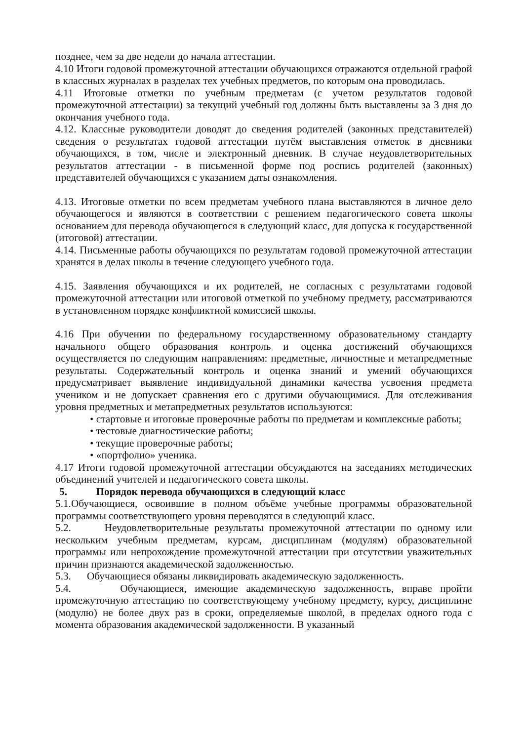позднее, чем за две недели до начала аттестации.
4.10 Итоги годовой промежуточной аттестации обучающихся отражаются отдельной графой в классных журналах в разделах тех учебных предметов, по которым она проводилась.
4.11 Итоговые отметки по учебным предметам (с учетом результатов годовой промежуточной аттестации) за текущий учебный год должны быть выставлены за 3 дня до окончания учебного года.
4.12. Классные руководители доводят до сведения родителей (законных представителей) сведения о результатах годовой аттестации путём выставления отметок в дневники обучающихся, в том, числе и электронный дневник. В случае неудовлетворительных результатов аттестации - в письменной форме под роспись родителей (законных) представителей обучающихся с указанием даты ознакомления.
4.13. Итоговые отметки по всем предметам учебного плана выставляются в личное дело обучающегося и являются в соответствии с решением педагогического совета школы основанием для перевода обучающегося в следующий класс, для допуска к государственной (итоговой) аттестации.
4.14. Письменные работы обучающихся по результатам годовой промежуточной аттестации хранятся в делах школы в течение следующего учебного года.
4.15. Заявления обучающихся и их родителей, не согласных с результатами годовой промежуточной аттестации или итоговой отметкой по учебному предмету, рассматриваются в установленном порядке конфликтной комиссией школы.
4.16 При обучении по федеральному государственному образовательному стандарту начального общего образования контроль и оценка достижений обучающихся осуществляется по следующим направлениям: предметные, личностные и метапредметные результаты. Содержательный контроль и оценка знаний и умений обучающихся предусматривает выявление индивидуальной динамики качества усвоения предмета учеником и не допускает сравнения его с другими обучающимися. Для отслеживания уровня предметных и метапредметных результатов используются:
• стартовые и итоговые проверочные работы по предметам и комплексные работы;
• тестовые диагностические работы;
• текущие проверочные работы;
• «портфолио» ученика.
4.17 Итоги годовой промежуточной аттестации обсуждаются на заседаниях методических объединений учителей и педагогического совета школы.
5. Порядок перевода обучающихся в следующий класс
5.1.Обучающиеся, освоившие в полном объёме учебные программы образовательной программы соответствующего уровня переводятся в следующий класс.
5.2. Неудовлетворительные результаты промежуточной аттестации по одному или нескольким учебным предметам, курсам, дисциплинам (модулям) образовательной программы или непрохождение промежуточной аттестации при отсутствии уважительных причин признаются академической задолженностью.
5.3. Обучающиеся обязаны ликвидировать академическую задолженность.
5.4. Обучающиеся, имеющие академическую задолженность, вправе пройти промежуточную аттестацию по соответствующему учебному предмету, курсу, дисциплине (модулю) не более двух раз в сроки, определяемые школой, в пределах одного года с момента образования академической задолженности. В указанный